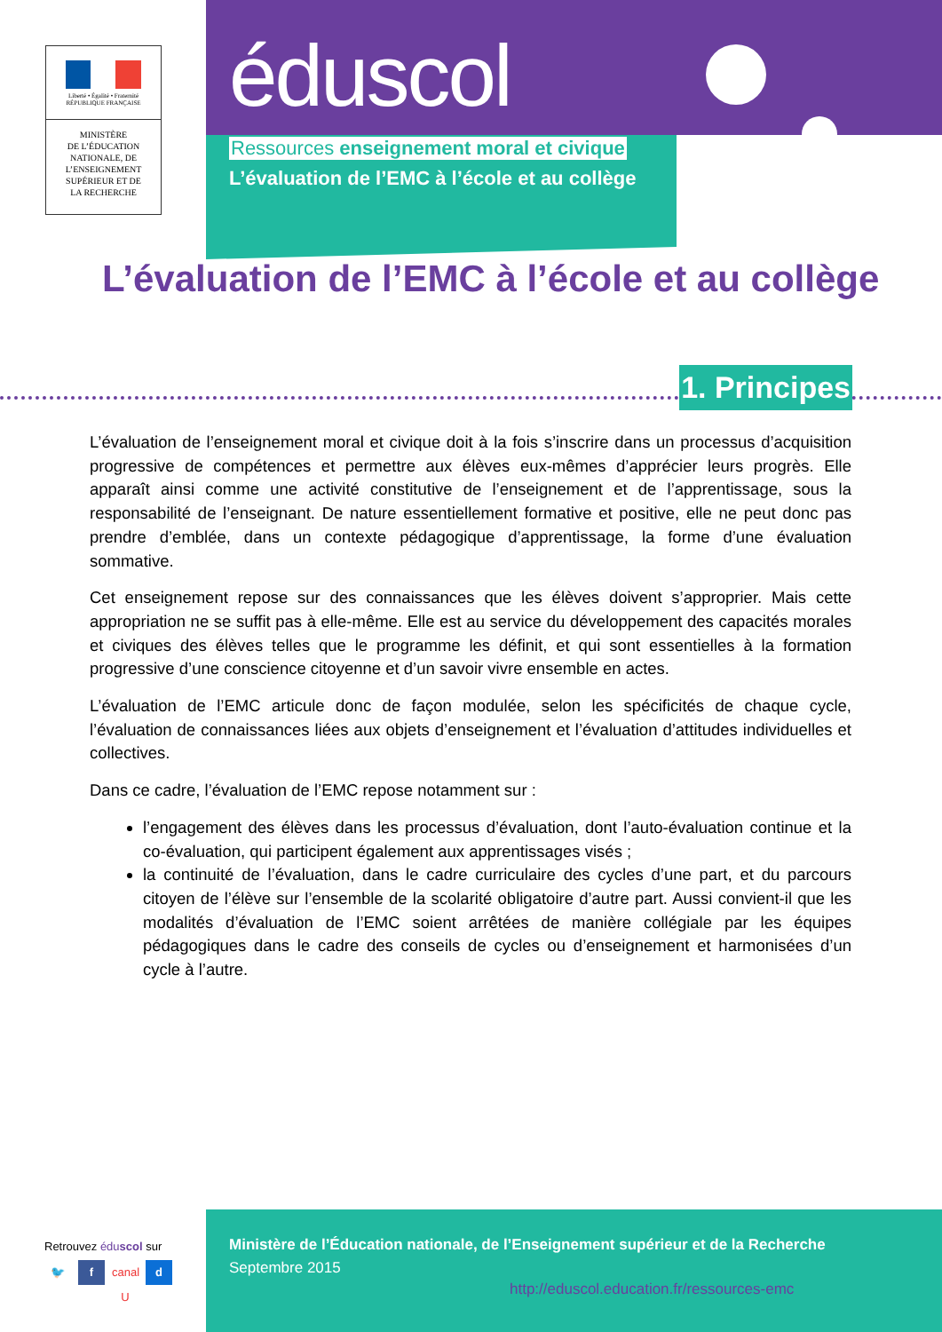Liberté • Égalité • Fraternité
RÉPUBLIQUE FRANÇAISE
MINISTÈRE
DE L’ÉDUCATION
NATIONALE, DE
L’ENSEIGNEMENT
SUPÉRIEUR ET DE
LA RECHERCHE
éduscol
Ressources enseignement moral et civique
L’évaluation de l’EMC à l’école et au collège
L’évaluation de l’EMC à l’école et au collège
1. Principes
L’évaluation de l’enseignement moral et civique doit à la fois s’inscrire dans un processus d’acquisition progressive de compétences et permettre aux élèves eux-mêmes d’apprécier leurs progrès. Elle apparaît ainsi comme une activité constitutive de l’enseignement et de l’apprentissage, sous la responsabilité de l’enseignant. De nature essentiellement formative et positive, elle ne peut donc pas prendre d’emblée, dans un contexte pédagogique d’apprentissage, la forme d’une évaluation sommative.
Cet enseignement repose sur des connaissances que les élèves doivent s’approprier. Mais cette appropriation ne se suffit pas à elle-même. Elle est au service du développement des capacités morales et civiques des élèves telles que le programme les définit, et qui sont essentielles à la formation progressive d’une conscience citoyenne et d’un savoir vivre ensemble en actes.
L’évaluation de l’EMC articule donc de façon modulée, selon les spécificités de chaque cycle, l’évaluation de connaissances liées aux objets d’enseignement et l’évaluation d’attitudes individuelles et collectives.
Dans ce cadre, l’évaluation de l’EMC repose notamment sur :
l’engagement des élèves dans les processus d’évaluation, dont l’auto-évaluation continue et la co-évaluation, qui participent également aux apprentissages visés ;
la continuité de l’évaluation, dans le cadre curriculaire des cycles d’une part, et du parcours citoyen de l’élève sur l’ensemble de la scolarité obligatoire d’autre part. Aussi convient-il que les modalités d’évaluation de l’EMC soient arrêtées de manière collégiale par les équipes pédagogiques dans le cadre des conseils de cycles ou d’enseignement et harmonisées d’un cycle à l’autre.
Retrouvez éduscol sur
🐦 f canal U
d
Ministère de l’Éducation nationale, de l’Enseignement supérieur et de la Recherche
Septembre 2015
http://eduscol.education.fr/ressources-emc